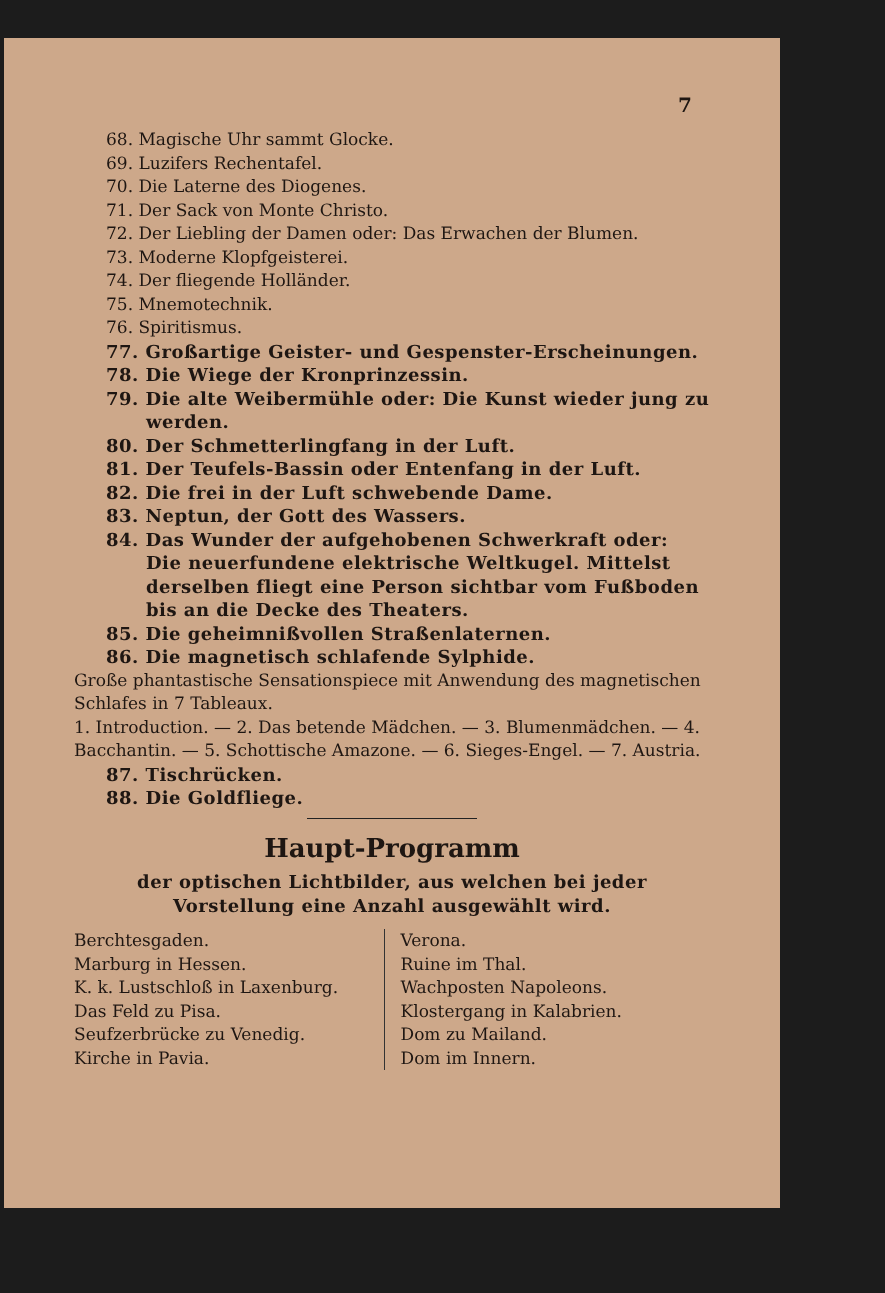7
68. Magische Uhr sammt Glocke.
69. Luzifers Rechentafel.
70. Die Laterne des Diogenes.
71. Der Sack von Monte Christo.
72. Der Liebling der Damen oder: Das Erwachen der Blumen.
73. Moderne Klopfgeisterei.
74. Der fliegende Holländer.
75. Mnemotechnik.
76. Spiritismus.
77. Großartige Geister- und Gespenster-Erscheinungen.
78. Die Wiege der Kronprinzessin.
79. Die alte Weibermühle oder: Die Kunst wieder jung zu werden.
80. Der Schmetterlingfang in der Luft.
81. Der Teufels-Bassin oder Entenfang in der Luft.
82. Die frei in der Luft schwebende Dame.
83. Neptun, der Gott des Wassers.
84. Das Wunder der aufgehobenen Schwerkraft oder: Die neuerfundene elektrische Weltkugel. Mittelst derselben fliegt eine Person sichtbar vom Fußboden bis an die Decke des Theaters.
85. Die geheimnißvollen Straßenlaternen.
86. Die magnetisch schlafende Sylphide.
Große phantastische Sensationspiece mit Anwendung des magnetischen Schlafes in 7 Tableaux.
1. Introduction. — 2. Das betende Mädchen. — 3. Blumenmädchen. — 4. Bacchantin. — 5. Schottische Amazone. — 6. Sieges-Engel. — 7. Austria.
87. Tischrücken.
88. Die Goldfliege.
Haupt-Programm
der optischen Lichtbilder, aus welchen bei jeder Vorstellung eine Anzahl ausgewählt wird.
Berchtesgaden.
Marburg in Hessen.
K. k. Lustschloß in Laxenburg.
Das Feld zu Pisa.
Seufzerbrücke zu Venedig.
Kirche in Pavia.
Verona.
Ruine im Thal.
Wachposten Napoleons.
Klostergang in Kalabrien.
Dom zu Mailand.
Dom im Innern.